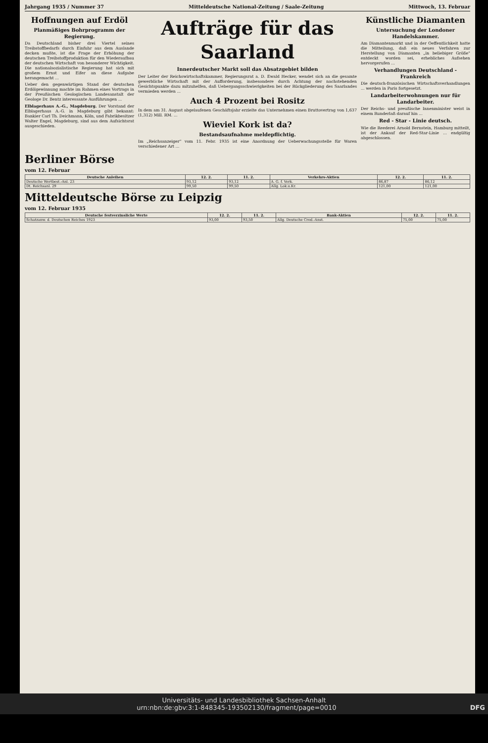Jahrgang 1935 / Nummer 37 Mitteldeutsche National-Zeitung / Saale-Zeitung Mittwoch, 13. Februar
Hoffnungen auf Erdöl
Planmäßiges Bohrprogramm der Regierung.
Da Deutschland bisher drei Viertel seines Treibstoffbedarfs durch Einfuhr aus dem Auslande decken mußte, ist die Frage der Erhöhung der deutschen Treibstoffproduktion für den Wiederaufbau der deutschen Wirtschaft von besonderer Wichtigkeit. Die nationalsozialistische Regierung hat sich mit großem Ernst und Eifer an diese Aufgabe herangemacht ...
Ueber den gegenwärtigen Stand der deutschen Erdölgewinnung machte im Rahmen eines Vortrags in der Preußischen Geologischen Landesanstalt der Geologe Dr. Bentz interessante Ausführungen ...
Elblagerhaus A.-G., Magdeburg. Der Vorstand der Elblagerhaus A.-G. in Magdeburg gibt bekannt: Bankier Carl Th. Deichmann, Köln, und Fabrikbesitzer Walter Engel, Magdeburg, sind aus dem Aufsichtsrat ausgeschieden.
Aufträge für das Saarland
Innerdeutscher Markt soll das Absatzgebiet bilden
Der Leiter der Reichswirtschaftskammer, Regierungsrat a. D. Ewald Hecker, wendet sich an die gesamte gewerbliche Wirtschaft mit der Aufforderung, insbesondere durch Achtung der nachstehenden Gesichtspunkte dazu mitzuhelfen, daß Uebergangsschwierigkeiten bei der Rückgliederung des Saarlandes vermieden werden ...
Auch 4 Prozent bei Rositz
In dem am 31. August abgelaufenen Geschäftsjahr erzielte das Unternehmen einen Bruttovertrag von 1,637 (1,312) Mill. RM. ...
Wieviel Kork ist da?
Bestandsaufnahme meldepflichtig.
Im „Reichsanzeiger" vom 11. Febr. 1935 ist eine Anordnung der Ueberwachungsstelle für Waren verschiedener Art ...
Künstliche Diamanten
Untersuchung der Londoner Handelskammer.
Am Diamantenmarkt und in der Oeffentlichkeit hatte die Mitteilung, daß ein neues Verfahren zur Herstellung von Diamanten „in beliebiger Größe" entdeckt worden sei, erhebliches Aufsehen hervorgerufen ...
Verhandlungen Deutschland - Frankreich
Die deutsch-französischen Wirtschaftsverhandlungen ... werden in Paris fortgesetzt.
Landarbeiterwohnungen nur für Landarbeiter.
Der Reichs- und preußische Innenminister weist in einem Runderlaß darauf hin ...
Red - Star - Linie deutsch.
Wie die Reederei Arnold Bernstein, Hamburg mitteilt, ist der Ankauf der Red-Star-Linie ... endgültig abgeschlossen.
Berliner Börse
vom 12. Februar
| Deutsche Anleihen | 12. 2. | 11. 2. | Verkehrs-Aktien | 12. 2. | 11. 2. |
| --- | --- | --- | --- | --- | --- |
| Deutsche Wertbest.-Anl. 23 | 93,12 | 93,12 | A. G. f. Verk. | 86,87 | 86,12 |
| Dt. Reichsanl. 29 | 99,50 | 99,50 | Allg. Lok.u.Kr. | 121,00 | 121,00 |
Mitteldeutsche Börse zu Leipzig
vom 12. Februar 1935
| Deutsche festverzinsliche Werte | 12. 2. | 11. 2. | Bank-Aktien | 12. 2. | 11. 2. |
| --- | --- | --- | --- | --- | --- |
| Schatzanw. d. Deutschen Reiches 1923 | 93,00 | 93,50 | Allg. Deutsche Cred.-Anst. | 75,00 | 75,00 |
Universitäts- und Landesbibliothek Sachsen-Anhalt
urn:nbn:de:gbv:3:1-848345-193502130/fragment/page=0010 DFG